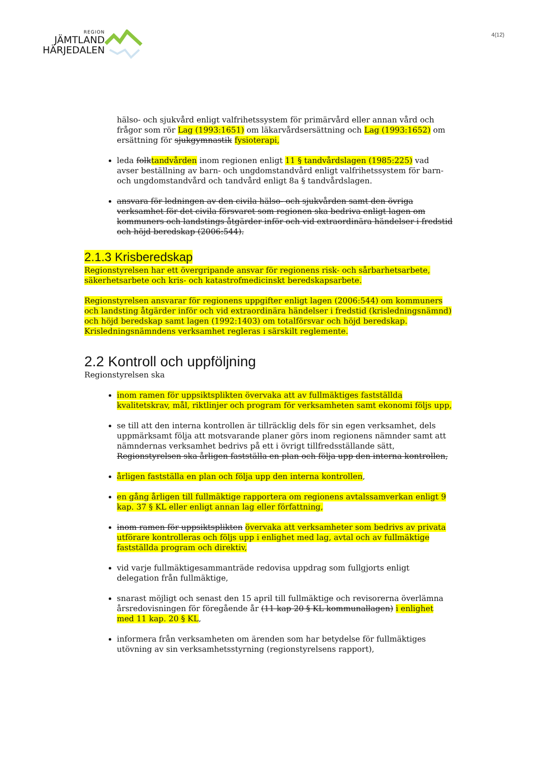REGION
JÄMTLAND
HÄRJEDALEN
4(12)
hälso- och sjukvård enligt valfrihetssystem för primärvård eller annan vård och frågor som rör Lag (1993:1651) om läkarvårdsersättning och Lag (1993:1652) om ersättning för sjukgymnastik fysioterapi,
leda folktandvården inom regionen enligt 11 § tandvårdslagen (1985:225) vad avser beställning av barn- och ungdomstandvård enligt valfrihetssystem för barn- och ungdomstandvård och tandvård enligt 8a § tandvårdslagen.
ansvara för ledningen av den civila hälso- och sjukvården samt den övriga verksamhet för det civila försvaret som regionen ska bedriva enligt lagen om kommuners och landstings åtgärder inför och vid extraordinära händelser i fredstid och höjd beredskap (2006:544).
2.1.3 Krisberedskap
Regionstyrelsen har ett övergripande ansvar för regionens risk- och sårbarhetsarbete, säkerhetsarbete och kris- och katastrofmedicinskt beredskapsarbete.
Regionstyrelsen ansvarar för regionens uppgifter enligt lagen (2006:544) om kommuners och landsting åtgärder inför och vid extraordinära händelser i fredstid (krisledningsnämnd) och höjd beredskap samt lagen (1992:1403) om totalförsvar och höjd beredskap. Krisledningsnämndens verksamhet regleras i särskilt reglemente.
2.2 Kontroll och uppföljning
Regionstyrelsen ska
inom ramen för uppsiktsplikten övervaka att av fullmäktiges fastställda kvalitetskrav, mål, riktlinjer och program för verksamheten samt ekonomi följs upp,
se till att den interna kontrollen är tillräcklig dels för sin egen verksamhet, dels uppmärksamt följa att motsvarande planer görs inom regionens nämnder samt att nämndernas verksamhet bedrivs på ett i övrigt tillfredsställande sätt, Regionstyrelsen ska årligen fastställa en plan och följa upp den interna kontrollen,
årligen fastställa en plan och följa upp den interna kontrollen,
en gång årligen till fullmäktige rapportera om regionens avtalssamverkan enligt 9 kap. 37 § KL eller enligt annan lag eller författning,
inom ramen för uppsiktsplikten övervaka att verksamheter som bedrivs av privata utförare kontrolleras och följs upp i enlighet med lag, avtal och av fullmäktige fastställda program och direktiv,
vid varje fullmäktigesammanträde redovisa uppdrag som fullgjorts enligt delegation från fullmäktige,
snarast möjligt och senast den 15 april till fullmäktige och revisorerna överlämna årsredovisningen för föregående år (11 kap 20 § KL kommunallagen) i enlighet med 11 kap. 20 § KL,
informera från verksamheten om ärenden som har betydelse för fullmäktiges utövning av sin verksamhetsstyrning (regionstyrelsens rapport),